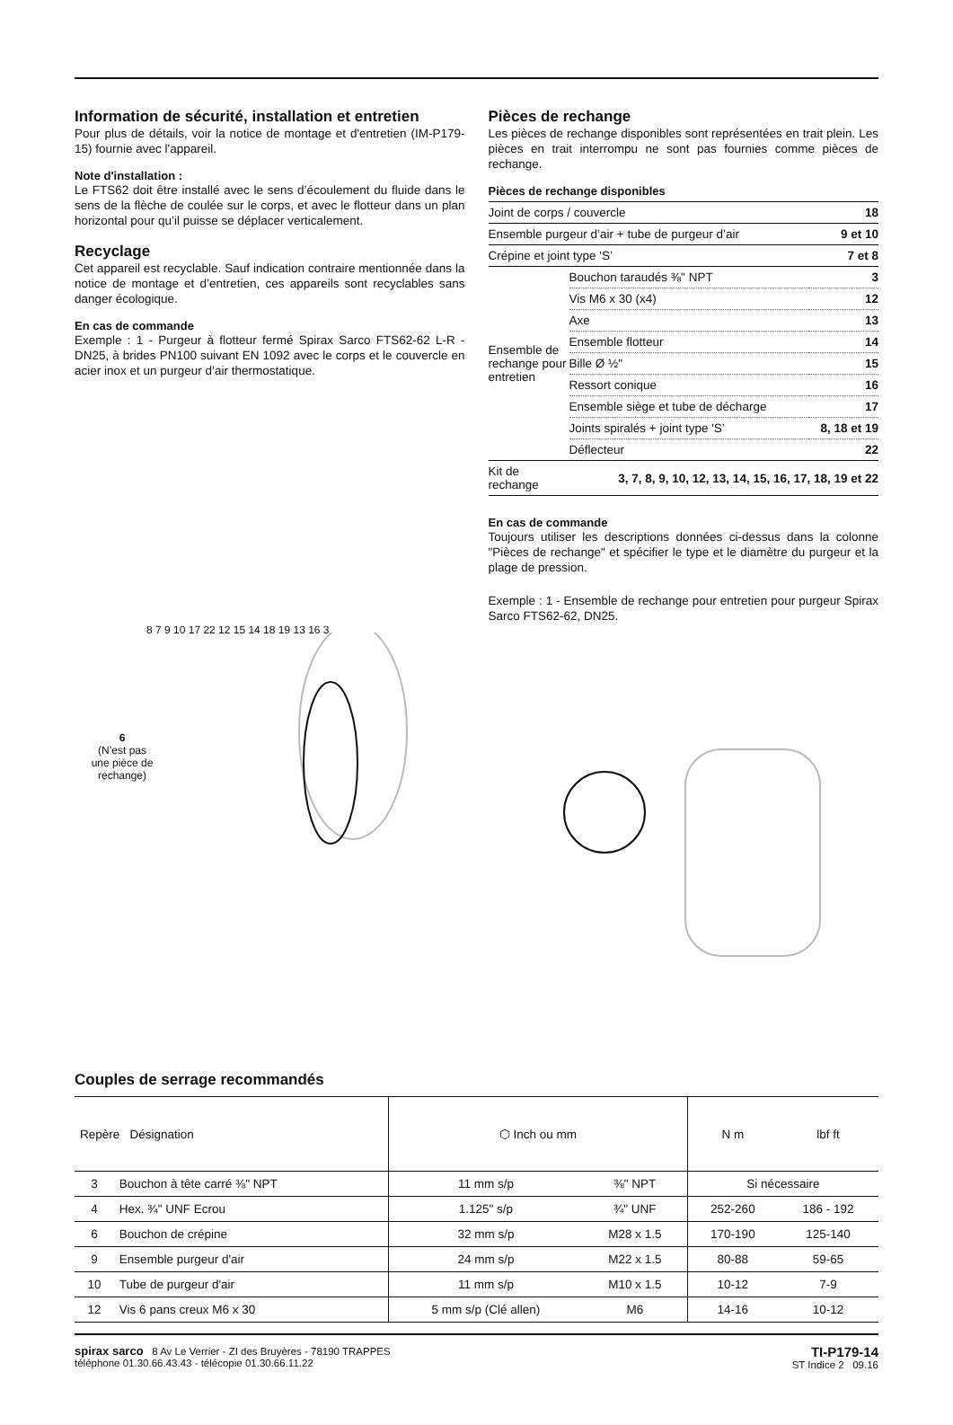Information de sécurité, installation et entretien
Pour plus de détails, voir la notice de montage et d'entretien (IM-P179-15) fournie avec l'appareil.
Note d'installation :
Le FTS62 doit être installé avec le sens d’écoulement du fluide dans le sens de la flèche de coulée sur le corps, et avec le flotteur dans un plan horizontal pour qu’il puisse se déplacer verticalement.
Recyclage
Cet appareil est recyclable. Sauf indication contraire mentionnée dans la notice de montage et d’entretien, ces appareils sont recyclables sans danger écologique.
En cas de commande
Exemple : 1 - Purgeur à flotteur fermé Spirax Sarco FTS62-62 L-R - DN25, à brides PN100 suivant EN 1092 avec le corps et le couvercle en acier inox et un purgeur d’air thermostatique.
Pièces de rechange
Les pièces de rechange disponibles sont représentées en trait plein. Les pièces en trait interrompu ne sont pas fournies comme pièces de rechange.
Pièces de rechange disponibles
| Joint de corps / couvercle | | 18 |
| Ensemble purgeur d’air + tube de purgeur d’air | | 9 et 10 |
| Crépine et joint type 'S’ | | 7 et 8 |
| Ensemble de rechange pour entretien | Bouchon taraudés ⅜" NPT | 3 |
| | Vis M6 x 30 (x4) | 12 |
| | Axe | 13 |
| | Ensemble flotteur | 14 |
| | Bille Ø ½" | 15 |
| | Ressort conique | 16 |
| | Ensemble siège et tube de décharge | 17 |
| | Joints spiralés + joint type 'S’ | 8, 18 et 19 |
| | Déflecteur | 22 |
| Kit de rechange | 3, 7, 8, 9, 10, 12, 13, 14, 15, 16, 17, 18, 19 et 22 | |
En cas de commande
Toujours utiliser les descriptions données ci-dessus dans la colonne "Pièces de rechange" et spécifier le type et le diamètre du purgeur et la plage de pression.
Exemple : 1 - Ensemble de rechange pour entretien pour purgeur Spirax Sarco FTS62-62, DN25.
6
(N’est pas une pièce de rechange)
8 7 9 10 17 22 12 15 14 18 19 13 16 3
Couples de serrage recommandés
| Repère Désignation | | ⬡ Inch ou mm | | N m | lbf ft |
| --- | --- | --- | --- | --- | --- |
| 3 | Bouchon à tête carré ⅜" NPT | 11 mm s/p | ⅜" NPT | Si nécessaire | |
| 4 | Hex. ¾" UNF Ecrou | 1.125" s/p | ¾" UNF | 252-260 | 186 - 192 |
| 6 | Bouchon de crépine | 32 mm s/p | M28 x 1.5 | 170-190 | 125-140 |
| 9 | Ensemble purgeur d'air | 24 mm s/p | M22 x 1.5 | 80-88 | 59-65 |
| 10 | Tube de purgeur d'air | 11 mm s/p | M10 x 1.5 | 10-12 | 7-9 |
| 12 | Vis 6 pans creux M6 x 30 | 5 mm s/p (Clé allen) | M6 | 14-16 | 10-12 |
spirax sarco 8 Av Le Verrier - ZI des Bruyères - 78190 TRAPPES
téléphone 01.30.66.43.43 - télécopie 01.30.66.11.22
TI-P179-14
ST Indice 2 09.16